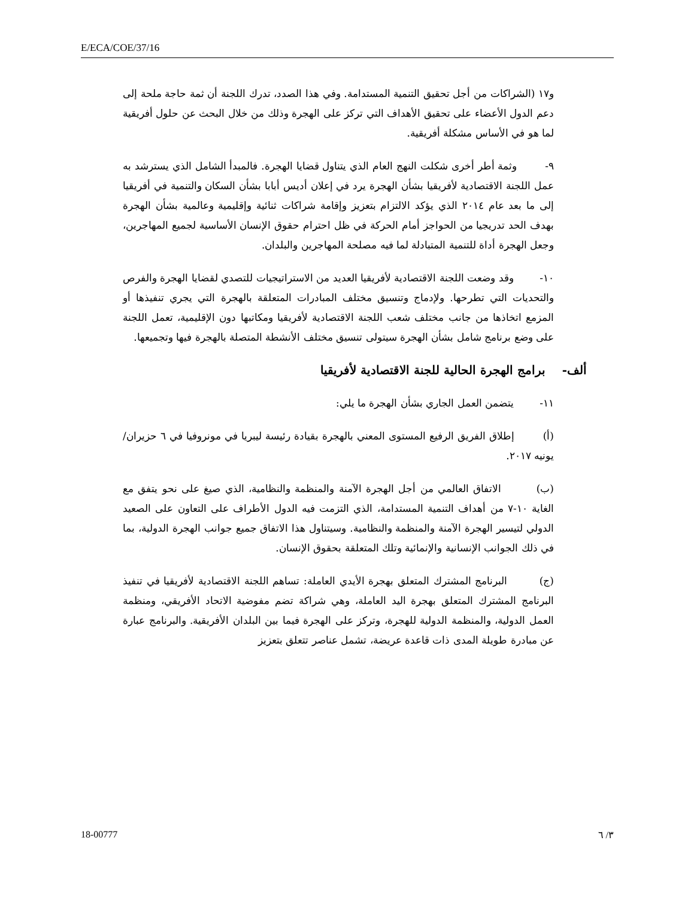E/ECA/COE/37/16
و١٧ (الشراكات من أجل تحقيق التنمية المستدامة. وفي هذا الصدد، تدرك اللجنة أن ثمة حاجة ملحة إلى دعم الدول الأعضاء على تحقيق الأهداف التي تركز على الهجرة وذلك من خلال البحث عن حلول أفريقية لما هو في الأساس مشكلة أفريقية.
٩- وثمة أطر أخرى شكلت النهج العام الذي يتناول قضايا الهجرة. فالمبدأ الشامل الذي يسترشد به عمل اللجنة الاقتصادية لأفريقيا بشأن الهجرة يرد في إعلان أديس أبابا بشأن السكان والتنمية في أفريقيا إلى ما بعد عام ٢٠١٤ الذي يؤكد الالتزام بتعزيز وإقامة شراكات ثنائية وإقليمية وعالمية بشأن الهجرة بهدف الحد تدريجيا من الحواجز أمام الحركة في ظل احترام حقوق الإنسان الأساسية لجميع المهاجرين، وجعل الهجرة أداة للتنمية المتبادلة لما فيه مصلحة المهاجرين والبلدان.
١٠- وقد وضعت اللجنة الاقتصادية لأفريقيا العديد من الاستراتيجيات للتصدي لقضايا الهجرة والفرص والتحديات التي تطرحها. ولإدماج وتنسيق مختلف المبادرات المتعلقة بالهجرة التي يجري تنفيذها أو المزمع اتخاذها من جانب مختلف شعب اللجنة الاقتصادية لأفريقيا ومكاتبها دون الإقليمية، تعمل اللجنة على وضع برنامج شامل بشأن الهجرة سيتولى تنسيق مختلف الأنشطة المتصلة بالهجرة فيها وتجميعها.
ألف- برامج الهجرة الحالية للجنة الاقتصادية لأفريقيا
١١- يتضمن العمل الجاري بشأن الهجرة ما يلي:
(أ) إطلاق الفريق الرفيع المستوى المعني بالهجرة بقيادة رئيسة ليبريا في مونروفيا في ٦ حزيران/يونيه ٢٠١٧.
(ب) الاتفاق العالمي من أجل الهجرة الآمنة والمنظمة والنظامية، الذي صيغ على نحو يتفق مع الغاية ١٠-٧ من أهداف التنمية المستدامة، الذي التزمت فيه الدول الأطراف على التعاون على الصعيد الدولي لتيسير الهجرة الآمنة والمنظمة والنظامية. وسيتناول هذا الاتفاق جميع جوانب الهجرة الدولية، بما في ذلك الجوانب الإنسانية والإنمائية وتلك المتعلقة بحقوق الإنسان.
(ج) البرنامج المشترك المتعلق بهجرة الأيدي العاملة: تساهم اللجنة الاقتصادية لأفريقيا في تنفيذ البرنامج المشترك المتعلق بهجرة اليد العاملة، وهي شراكة تضم مفوضية الاتحاد الأفريقي، ومنظمة العمل الدولية، والمنظمة الدولية للهجرة، وتركز على الهجرة فيما بين البلدان الأفريقية. والبرنامج عبارة عن مبادرة طويلة المدى ذات قاعدة عريضة، تشمل عناصر تتعلق بتعزيز
18-00777 ٣/ ٦